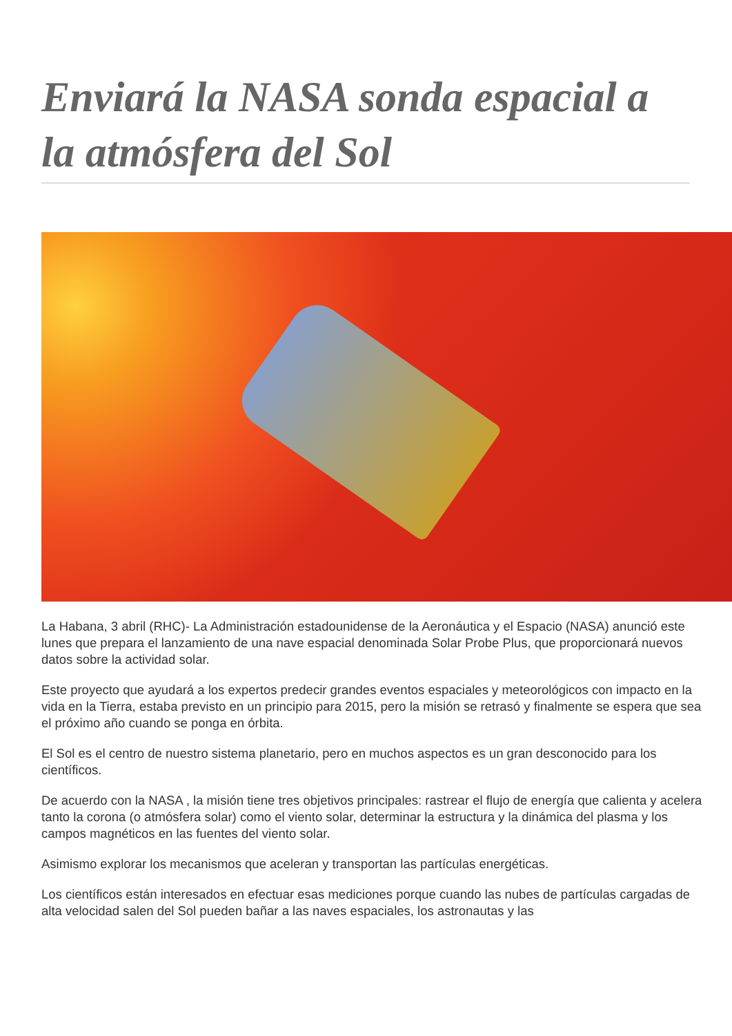Enviará la NASA sonda espacial a la atmósfera del Sol
La Habana, 3 abril (RHC)- La Administración estadounidense de la Aeronáutica y el Espacio (NASA) anunció este lunes que prepara el lanzamiento de una nave espacial denominada Solar Probe Plus, que proporcionará nuevos datos sobre la actividad solar.
Este proyecto que ayudará a los expertos predecir grandes eventos espaciales y meteorológicos con impacto en la vida en la Tierra, estaba previsto en un principio para 2015, pero la misión se retrasó y finalmente se espera que sea el próximo año cuando se ponga en órbita.
El Sol es el centro de nuestro sistema planetario, pero en muchos aspectos es un gran desconocido para los científicos.
De acuerdo con la NASA , la misión tiene tres objetivos principales: rastrear el flujo de energía que calienta y acelera tanto la corona (o atmósfera solar) como el viento solar, determinar la estructura y la dinámica del plasma y los campos magnéticos en las fuentes del viento solar.
Asimismo explorar los mecanismos que aceleran y transportan las partículas energéticas.
Los científicos están interesados en efectuar esas mediciones porque cuando las nubes de partículas cargadas de alta velocidad salen del Sol pueden bañar a las naves espaciales, los astronautas y las